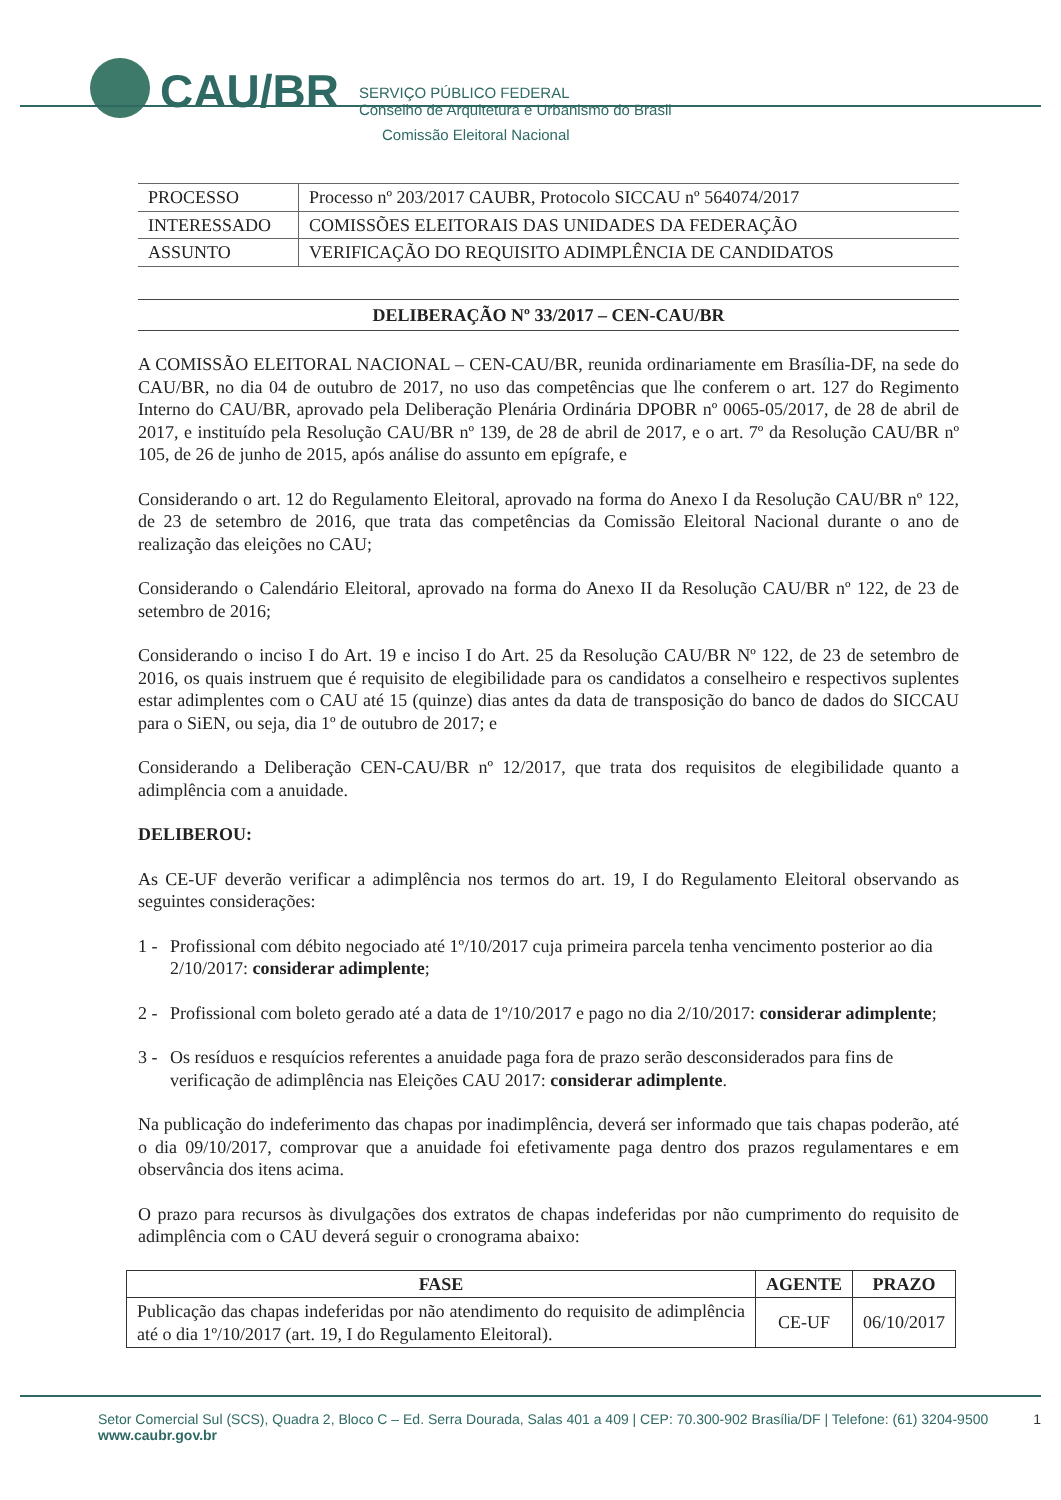CAU/BR
SERVIÇO PÚBLICO FEDERAL
Conselho de Arquitetura e Urbanismo do Brasil
Comissão Eleitoral Nacional
| PROCESSO | Processo nº 203/2017 CAUBR, Protocolo SICCAU nº 564074/2017 |
| INTERESSADO | COMISSÕES ELEITORAIS DAS UNIDADES DA FEDERAÇÃO |
| ASSUNTO | VERIFICAÇÃO DO REQUISITO ADIMPLÊNCIA DE CANDIDATOS |
DELIBERAÇÃO Nº 33/2017 – CEN-CAU/BR
A COMISSÃO ELEITORAL NACIONAL – CEN-CAU/BR, reunida ordinariamente em Brasília-DF, na sede do CAU/BR, no dia 04 de outubro de 2017, no uso das competências que lhe conferem o art. 127 do Regimento Interno do CAU/BR, aprovado pela Deliberação Plenária Ordinária DPOBR nº 0065-05/2017, de 28 de abril de 2017, e instituído pela Resolução CAU/BR nº 139, de 28 de abril de 2017, e o art. 7º da Resolução CAU/BR nº 105, de 26 de junho de 2015, após análise do assunto em epígrafe, e
Considerando o art. 12 do Regulamento Eleitoral, aprovado na forma do Anexo I da Resolução CAU/BR nº 122, de 23 de setembro de 2016, que trata das competências da Comissão Eleitoral Nacional durante o ano de realização das eleições no CAU;
Considerando o Calendário Eleitoral, aprovado na forma do Anexo II da Resolução CAU/BR nº 122, de 23 de setembro de 2016;
Considerando o inciso I do Art. 19 e inciso I do Art. 25 da Resolução CAU/BR Nº 122, de 23 de setembro de 2016, os quais instruem que é requisito de elegibilidade para os candidatos a conselheiro e respectivos suplentes estar adimplentes com o CAU até 15 (quinze) dias antes da data de transposição do banco de dados do SICCAU para o SiEN, ou seja, dia 1º de outubro de 2017; e
Considerando a Deliberação CEN-CAU/BR nº 12/2017, que trata dos requisitos de elegibilidade quanto a adimplência com a anuidade.
DELIBEROU:
As CE-UF deverão verificar a adimplência nos termos do art. 19, I do Regulamento Eleitoral observando as seguintes considerações:
1 - Profissional com débito negociado até 1º/10/2017 cuja primeira parcela tenha vencimento posterior ao dia 2/10/2017: considerar adimplente;
2 - Profissional com boleto gerado até a data de 1º/10/2017 e pago no dia 2/10/2017: considerar adimplente;
3 - Os resíduos e resquícios referentes a anuidade paga fora de prazo serão desconsiderados para fins de verificação de adimplência nas Eleições CAU 2017: considerar adimplente.
Na publicação do indeferimento das chapas por inadimplência, deverá ser informado que tais chapas poderão, até o dia 09/10/2017, comprovar que a anuidade foi efetivamente paga dentro dos prazos regulamentares e em observância dos itens acima.
O prazo para recursos às divulgações dos extratos de chapas indeferidas por não cumprimento do requisito de adimplência com o CAU deverá seguir o cronograma abaixo:
| FASE | AGENTE | PRAZO |
| --- | --- | --- |
| Publicação das chapas indeferidas por não atendimento do requisito de adimplência até o dia 1º/10/2017 (art. 19, I do Regulamento Eleitoral). | CE-UF | 06/10/2017 |
Setor Comercial Sul (SCS), Quadra 2, Bloco C – Ed. Serra Dourada, Salas 401 a 409 | CEP: 70.300-902 Brasília/DF | Telefone: (61) 3204-9500 1
www.caubr.gov.br